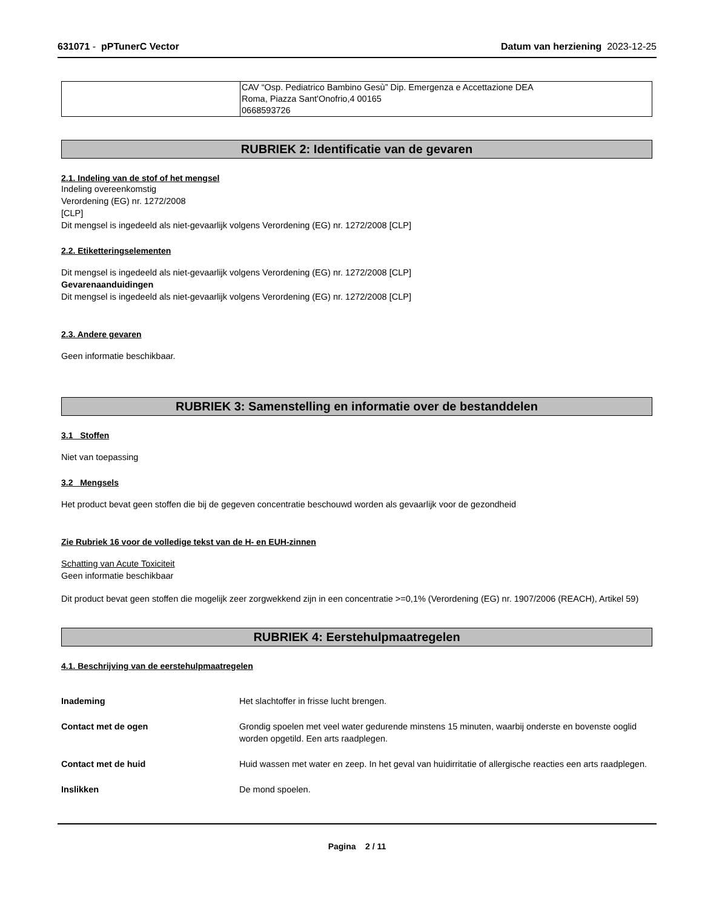631071 - pPTunerC Vector Datum van herziening 2023-12-25
| | CAV “Osp. Pediatrico Bambino Gesù” Dip. Emergenza e Accettazione DEA Roma, Piazza Sant'Onofrio,4 00165 0668593726 |
RUBRIEK 2: Identificatie van de gevaren
2.1. Indeling van de stof of het mengsel
Indeling overeenkomstig
Verordening (EG) nr. 1272/2008
[CLP]
Dit mengsel is ingedeeld als niet-gevaarlijk volgens Verordening (EG) nr. 1272/2008 [CLP]
2.2. Etiketteringselementen
Dit mengsel is ingedeeld als niet-gevaarlijk volgens Verordening (EG) nr. 1272/2008 [CLP]
Gevarenaanduidingen
Dit mengsel is ingedeeld als niet-gevaarlijk volgens Verordening (EG) nr. 1272/2008 [CLP]
2.3. Andere gevaren
Geen informatie beschikbaar.
RUBRIEK 3: Samenstelling en informatie over de bestanddelen
3.1 Stoffen
Niet van toepassing
3.2 Mengsels
Het product bevat geen stoffen die bij de gegeven concentratie beschouwd worden als gevaarlijk voor de gezondheid
Zie Rubriek 16 voor de volledige tekst van de H- en EUH-zinnen
Schatting van Acute Toxiciteit
Geen informatie beschikbaar
Dit product bevat geen stoffen die mogelijk zeer zorgwekkend zijn in een concentratie >=0,1% (Verordening (EG) nr. 1907/2006 (REACH), Artikel 59)
RUBRIEK 4: Eerstehulpmaatregelen
4.1. Beschrijving van de eerstehulpmaatregelen
Inademing Het slachtoffer in frisse lucht brengen.
Contact met de ogen Grondig spoelen met veel water gedurende minstens 15 minuten, waarbij onderste en bovenste ooglid worden opgetild. Een arts raadplegen.
Contact met de huid Huid wassen met water en zeep. In het geval van huidirritatie of allergische reacties een arts raadplegen.
Inslikken De mond spoelen.
Pagina 2 / 11